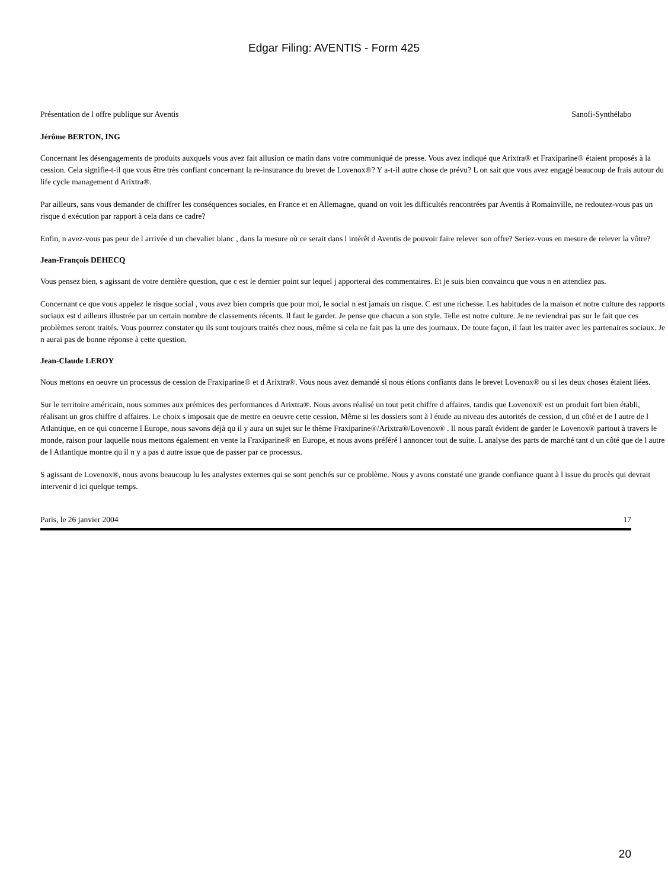Edgar Filing: AVENTIS - Form 425
Présentation de l offre publique sur Aventis Sanofi-Synthélabo
Jérôme BERTON, ING
Concernant les désengagements de produits auxquels vous avez fait allusion ce matin dans votre communiqué de presse. Vous avez indiqué que Arixtra® et Fraxiparine® étaient proposés à la cession. Cela signifie-t-il que vous être très confiant concernant la re-insurance du brevet de Lovenox®? Y a-t-il autre chose de prévu? L on sait que vous avez engagé beaucoup de frais autour du life cycle management d Arixtra®.
Par ailleurs, sans vous demander de chiffrer les conséquences sociales, en France et en Allemagne, quand on voit les difficultés rencontrées par Aventis à Romainville, ne redoutez-vous pas un risque d exécution par rapport à cela dans ce cadre?
Enfin, n avez-vous pas peur de l arrivée d un chevalier blanc , dans la mesure où ce serait dans l intérêt d Aventis de pouvoir faire relever son offre? Seriez-vous en mesure de relever la vôtre?
Jean-François DEHECQ
Vous pensez bien, s agissant de votre dernière question, que c est le dernier point sur lequel j apporterai des commentaires. Et je suis bien convaincu que vous n en attendiez pas.
Concernant ce que vous appelez le risque social , vous avez bien compris que pour moi, le social n est jamais un risque. C est une richesse. Les habitudes de la maison et notre culture des rapports sociaux est d ailleurs illustrée par un certain nombre de classements récents. Il faut le garder. Je pense que chacun a son style. Telle est notre culture. Je ne reviendrai pas sur le fait que ces problèmes seront traités. Vous pourrez constater qu ils sont toujours traités chez nous, même si cela ne fait pas la une des journaux. De toute façon, il faut les traiter avec les partenaires sociaux. Je n aurai pas de bonne réponse à cette question.
Jean-Claude LEROY
Nous mettons en oeuvre un processus de cession de Fraxiparine® et d Arixtra®. Vous nous avez demandé si nous étions confiants dans le brevet Lovenox® ou si les deux choses étaient liées.
Sur le territoire américain, nous sommes aux prémices des performances d Arixtra®. Nous avons réalisé un tout petit chiffre d affaires, tandis que Lovenox® est un produit fort bien établi, réalisant un gros chiffre d affaires. Le choix s imposait que de mettre en oeuvre cette cession. Même si les dossiers sont à l étude au niveau des autorités de cession, d un côté et de l autre de l Atlantique, en ce qui concerne l Europe, nous savons déjà qu il y aura un sujet sur le thème Fraxiparine®/Arixtra®/Lovenox® . Il nous paraît évident de garder le Lovenox® partout à travers le monde, raison pour laquelle nous mettons également en vente la Fraxiparine® en Europe, et nous avons préféré l annoncer tout de suite. L analyse des parts de marché tant d un côté que de l autre de l Atlantique montre qu il n y a pas d autre issue que de passer par ce processus.
S agissant de Lovenox®, nous avons beaucoup lu les analystes externes qui se sont penchés sur ce problème. Nous y avons constaté une grande confiance quant à l issue du procès qui devrait intervenir d ici quelque temps.
Paris, le 26 janvier 2004 17
20